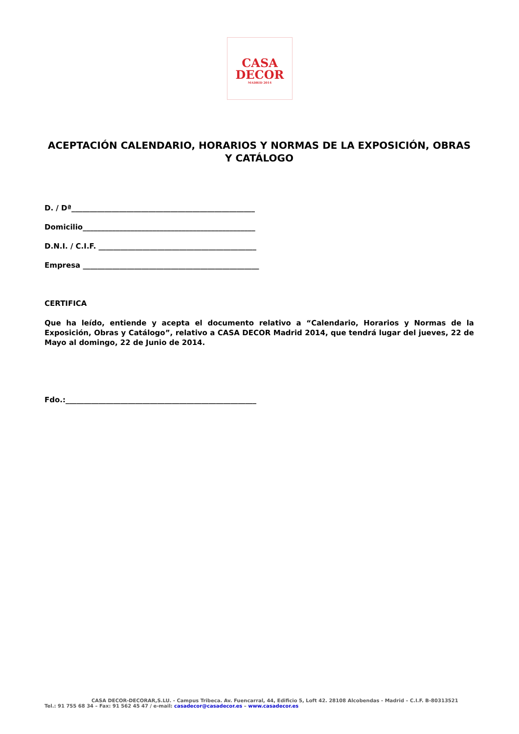CASA
DECOR
MADRID 2014
ACEPTACIÓN CALENDARIO, HORARIOS Y NORMAS DE LA EXPOSICIÓN, OBRAS Y CATÁLOGO
D. / Dª__________________________________________________
Domicilio_______________________________________________
D.N.I. / C.I.F. ___________________________________________
Empresa ________________________________________________
CERTIFICA
Que ha leído, entiende y acepta el documento relativo a “Calendario, Horarios y Normas de la Exposición, Obras y Catálogo”, relativo a CASA DECOR Madrid 2014, que tendrá lugar del jueves, 22 de Mayo al domingo, 22 de Junio de 2014.
Fdo.:____________________________________________________
CASA DECOR-DECORAR,S.LU. - Campus Tribeca. Av. Fuencarral, 44, Edificio 5, Loft 42. 28108 Alcobendas - Madrid – C.I.F. B-80313521
Tel.: 91 755 68 34 – Fax: 91 562 45 47 / e-mail: casadecor@casadecor.es – www.casadecor.es